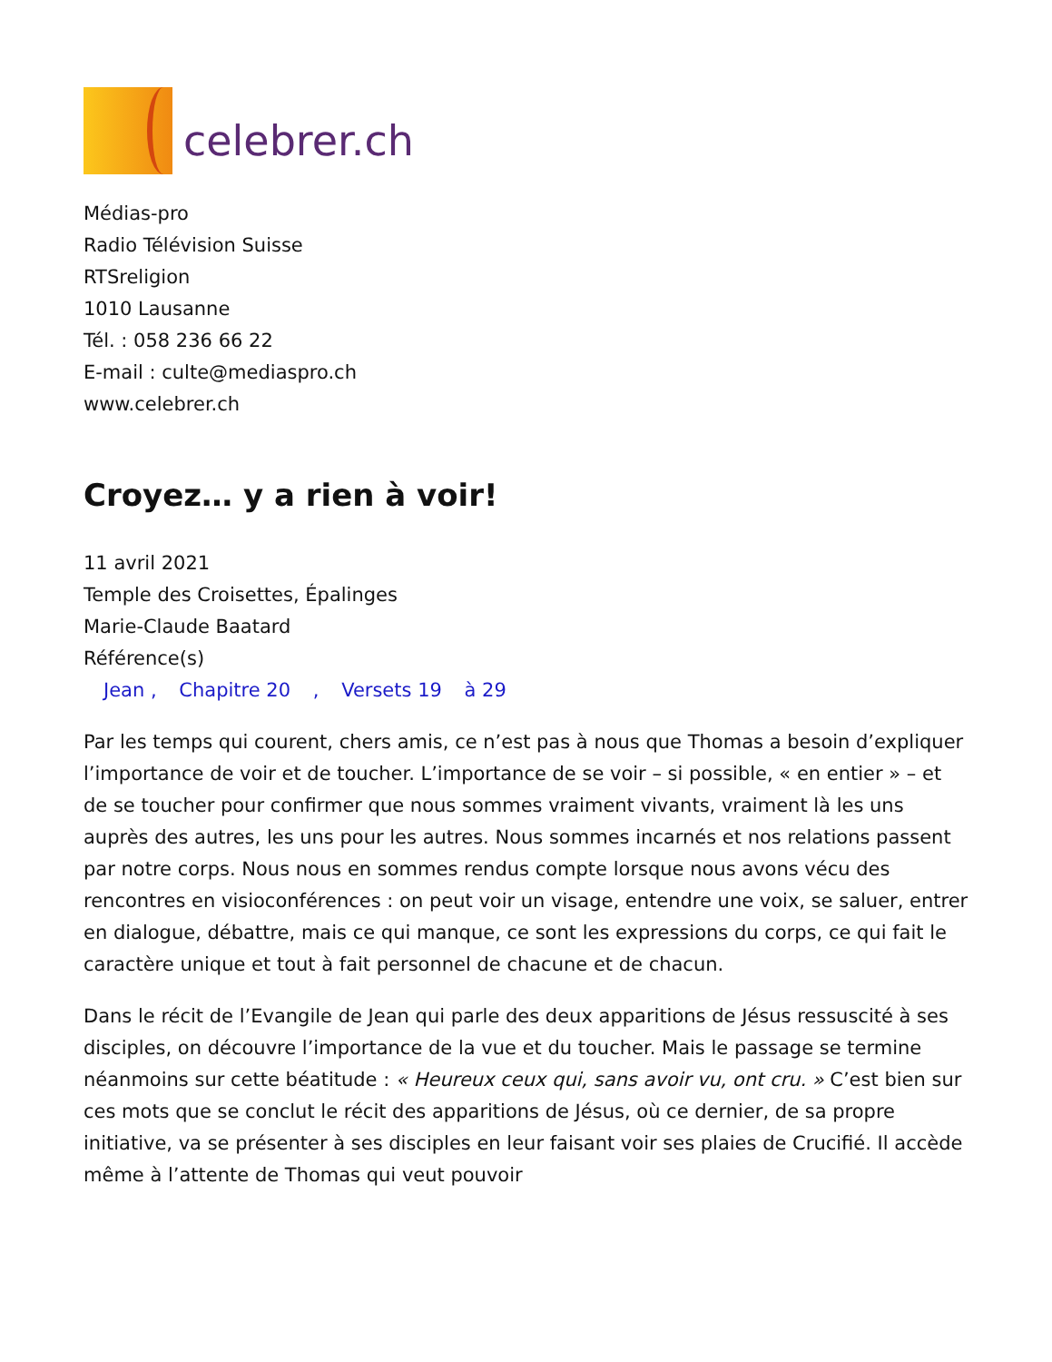celebrer.ch
Médias-pro
Radio Télévision Suisse
RTSreligion
1010 Lausanne
Tél. : 058 236 66 22
E-mail : culte@mediaspro.ch
www.celebrer.ch
Croyez… y a rien à voir!
11 avril 2021
Temple des Croisettes, Épalinges
Marie-Claude Baatard
Référence(s)
Jean , Chapitre 20 , Versets 19 à 29
Par les temps qui courent, chers amis, ce n’est pas à nous que Thomas a besoin d’expliquer l’importance de voir et de toucher. L’importance de se voir – si possible, « en entier » – et de se toucher pour confirmer que nous sommes vraiment vivants, vraiment là les uns auprès des autres, les uns pour les autres. Nous sommes incarnés et nos relations passent par notre corps. Nous nous en sommes rendus compte lorsque nous avons vécu des rencontres en visioconférences : on peut voir un visage, entendre une voix, se saluer, entrer en dialogue, débattre, mais ce qui manque, ce sont les expressions du corps, ce qui fait le caractère unique et tout à fait personnel de chacune et de chacun.
Dans le récit de l’Evangile de Jean qui parle des deux apparitions de Jésus ressuscité à ses disciples, on découvre l’importance de la vue et du toucher. Mais le passage se termine néanmoins sur cette béatitude : « Heureux ceux qui, sans avoir vu, ont cru. » C’est bien sur ces mots que se conclut le récit des apparitions de Jésus, où ce dernier, de sa propre initiative, va se présenter à ses disciples en leur faisant voir ses plaies de Crucifié. Il accède même à l’attente de Thomas qui veut pouvoir